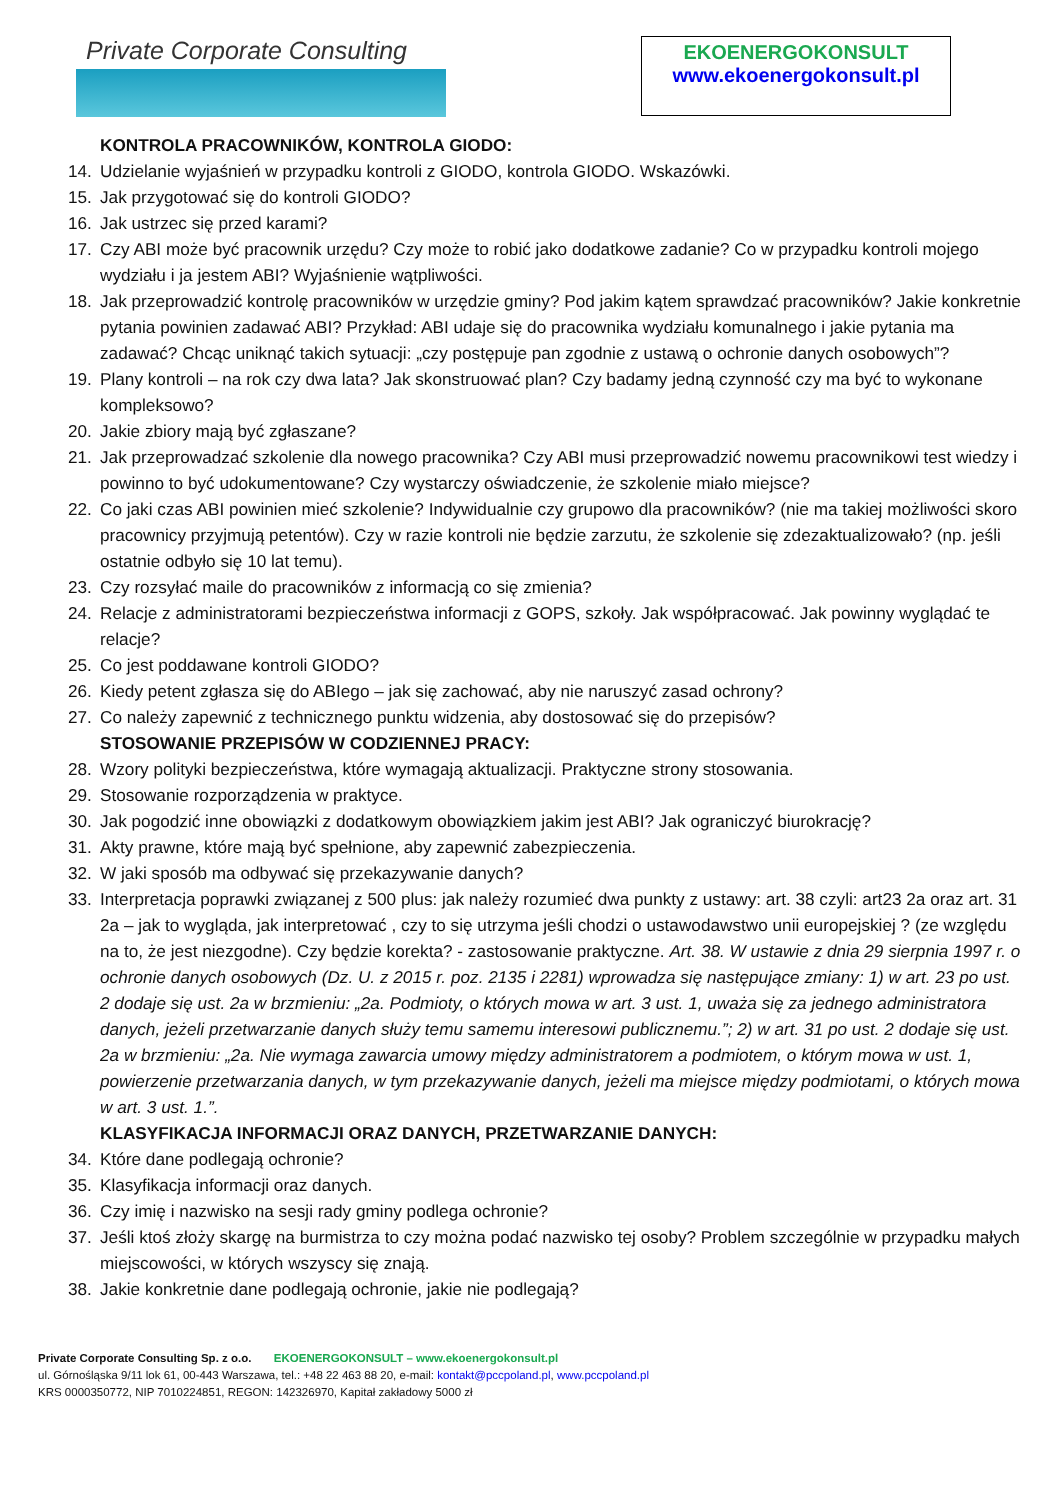Private Corporate Consulting
EKOENERGOKONSULT
www.ekoenergokonsult.pl
KONTROLA PRACOWNIKÓW, KONTROLA GIODO:
14. Udzielanie wyjaśnień w przypadku kontroli z GIODO, kontrola GIODO. Wskazówki.
15. Jak przygotować się do kontroli GIODO?
16. Jak ustrzec się przed karami?
17. Czy ABI może być pracownik urzędu? Czy może to robić jako dodatkowe zadanie? Co w przypadku kontroli mojego wydziału i ja jestem ABI? Wyjaśnienie wątpliwości.
18. Jak przeprowadzić kontrolę pracowników w urzędzie gminy? Pod jakim kątem sprawdzać pracowników? Jakie konkretnie pytania powinien zadawać ABI? Przykład: ABI udaje się do pracownika wydziału komunalnego i jakie pytania ma zadawać? Chcąc uniknąć takich sytuacji: „czy postępuje pan zgodnie z ustawą o ochronie danych osobowych”?
19. Plany kontroli – na rok czy dwa lata? Jak skonstruować plan? Czy badamy jedną czynność czy ma być to wykonane kompleksowo?
20. Jakie zbiory mają być zgłaszane?
21. Jak przeprowadzać szkolenie dla nowego pracownika? Czy ABI musi przeprowadzić nowemu pracownikowi test wiedzy i powinno to być udokumentowane? Czy wystarczy oświadczenie, że szkolenie miało miejsce?
22. Co jaki czas ABI powinien mieć szkolenie? Indywidualnie czy grupowo dla pracowników? (nie ma takiej możliwości skoro pracownicy przyjmują petentów). Czy w razie kontroli nie będzie zarzutu, że szkolenie się zdezaktualizowało? (np. jeśli ostatnie odbyło się 10 lat temu).
23. Czy rozsyłać maile do pracowników z informacją co się zmienia?
24. Relacje z administratorami bezpieczeństwa informacji z GOPS, szkoły. Jak współpracować. Jak powinny wyglądać te relacje?
25. Co jest poddawane kontroli GIODO?
26. Kiedy petent zgłasza się do ABIego – jak się zachować, aby nie naruszyć zasad ochrony?
27. Co należy zapewnić z technicznego punktu widzenia, aby dostosować się do przepisów?
STOSOWANIE PRZEPISÓW W CODZIENNEJ PRACY:
28. Wzory polityki bezpieczeństwa, które wymagają aktualizacji. Praktyczne strony stosowania.
29. Stosowanie rozporządzenia w praktyce.
30. Jak pogodzić inne obowiązki z dodatkowym obowiązkiem jakim jest ABI? Jak ograniczyć biurokrację?
31. Akty prawne, które mają być spełnione, aby zapewnić zabezpieczenia.
32. W jaki sposób ma odbywać się przekazywanie danych?
33. Interpretacja poprawki związanej z 500 plus: jak należy rozumieć dwa punkty z ustawy: art. 38 czyli: art23 2a oraz art. 31 2a – jak to wygląda, jak interpretować , czy to się utrzyma jeśli chodzi o ustawodawstwo unii europejskiej ? (ze względu na to, że jest niezgodne). Czy będzie korekta? - zastosowanie praktyczne. Art. 38. W ustawie z dnia 29 sierpnia 1997 r. o ochronie danych osobowych (Dz. U. z 2015 r. poz. 2135 i 2281) wprowadza się następujące zmiany: 1) w art. 23 po ust. 2 dodaje się ust. 2a w brzmieniu: „2a. Podmioty, o których mowa w art. 3 ust. 1, uważa się za jednego administratora danych, jeżeli przetwarzanie danych służy temu samemu interesowi publicznemu.”; 2) w art. 31 po ust. 2 dodaje się ust. 2a w brzmieniu: „2a. Nie wymaga zawarcia umowy między administratorem a podmiotem, o którym mowa w ust. 1, powierzenie przetwarzania danych, w tym przekazywanie danych, jeżeli ma miejsce między podmiotami, o których mowa w art. 3 ust. 1.”.
KLASYFIKACJA INFORMACJI ORAZ DANYCH, PRZETWARZANIE DANYCH:
34. Które dane podlegają ochronie?
35. Klasyfikacja informacji oraz danych.
36. Czy imię i nazwisko na sesji rady gminy podlega ochronie?
37. Jeśli ktoś złoży skargę na burmistrza to czy można podać nazwisko tej osoby? Problem szczególnie w przypadku małych miejscowości, w których wszyscy się znają.
38. Jakie konkretnie dane podlegają ochronie, jakie nie podlegają?
Private Corporate Consulting Sp. z o.o. EKOENERGOKONSULT – www.ekoenergokonsult.pl
ul. Górnośląska 9/11 lok 61, 00-443 Warszawa, tel.: +48 22 463 88 20, e-mail: kontakt@pccpoland.pl, www.pccpoland.pl
KRS 0000350772, NIP 7010224851, REGON: 142326970, Kapitał zakładowy 5000 zł